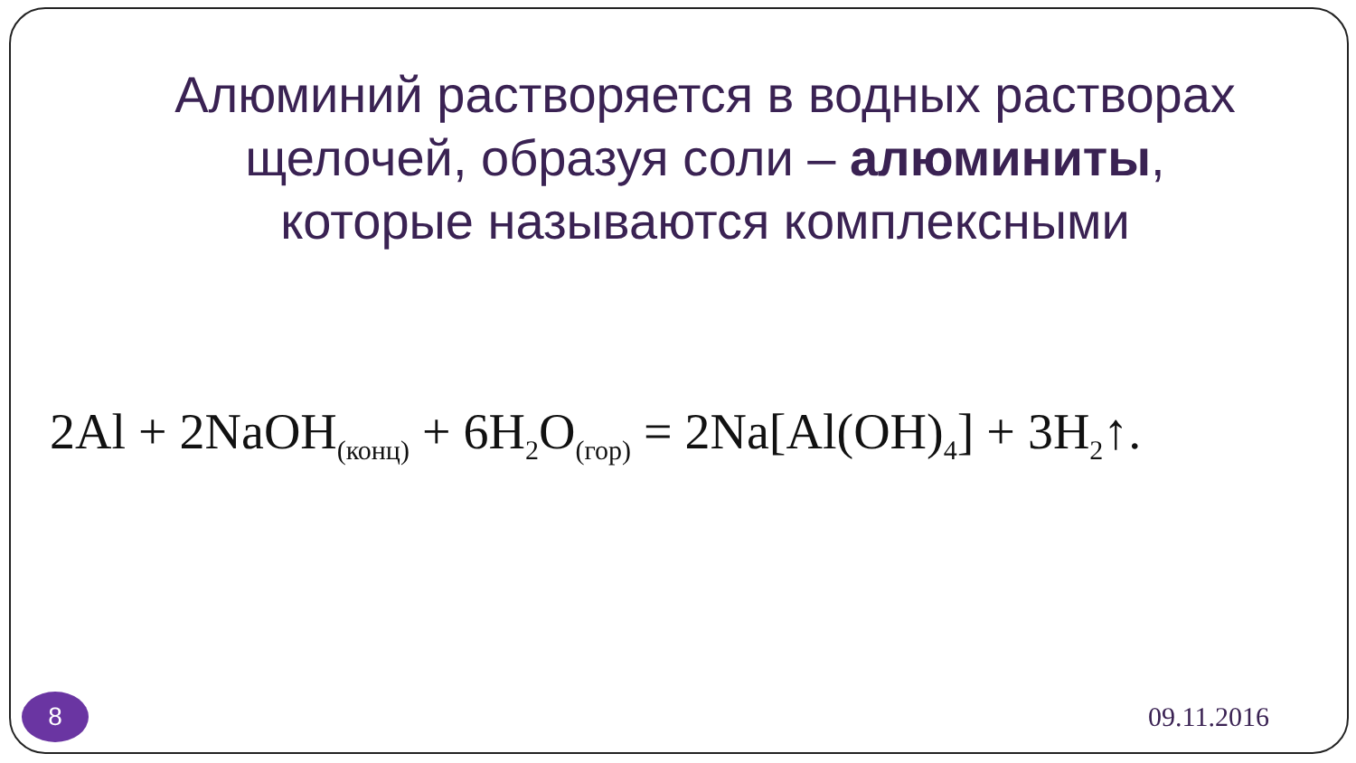Алюминий растворяется в водных растворах щелочей, образуя соли – алюминиты, которые называются комплексными
2Al + 2NaOH<sub>(конц)</sub> + 6H<sub>2</sub>O<sub>(гор)</sub> = 2Na[Al(OH)<sub>4</sub>] + 3H<sub>2</sub>↑.
8
09.11.2016